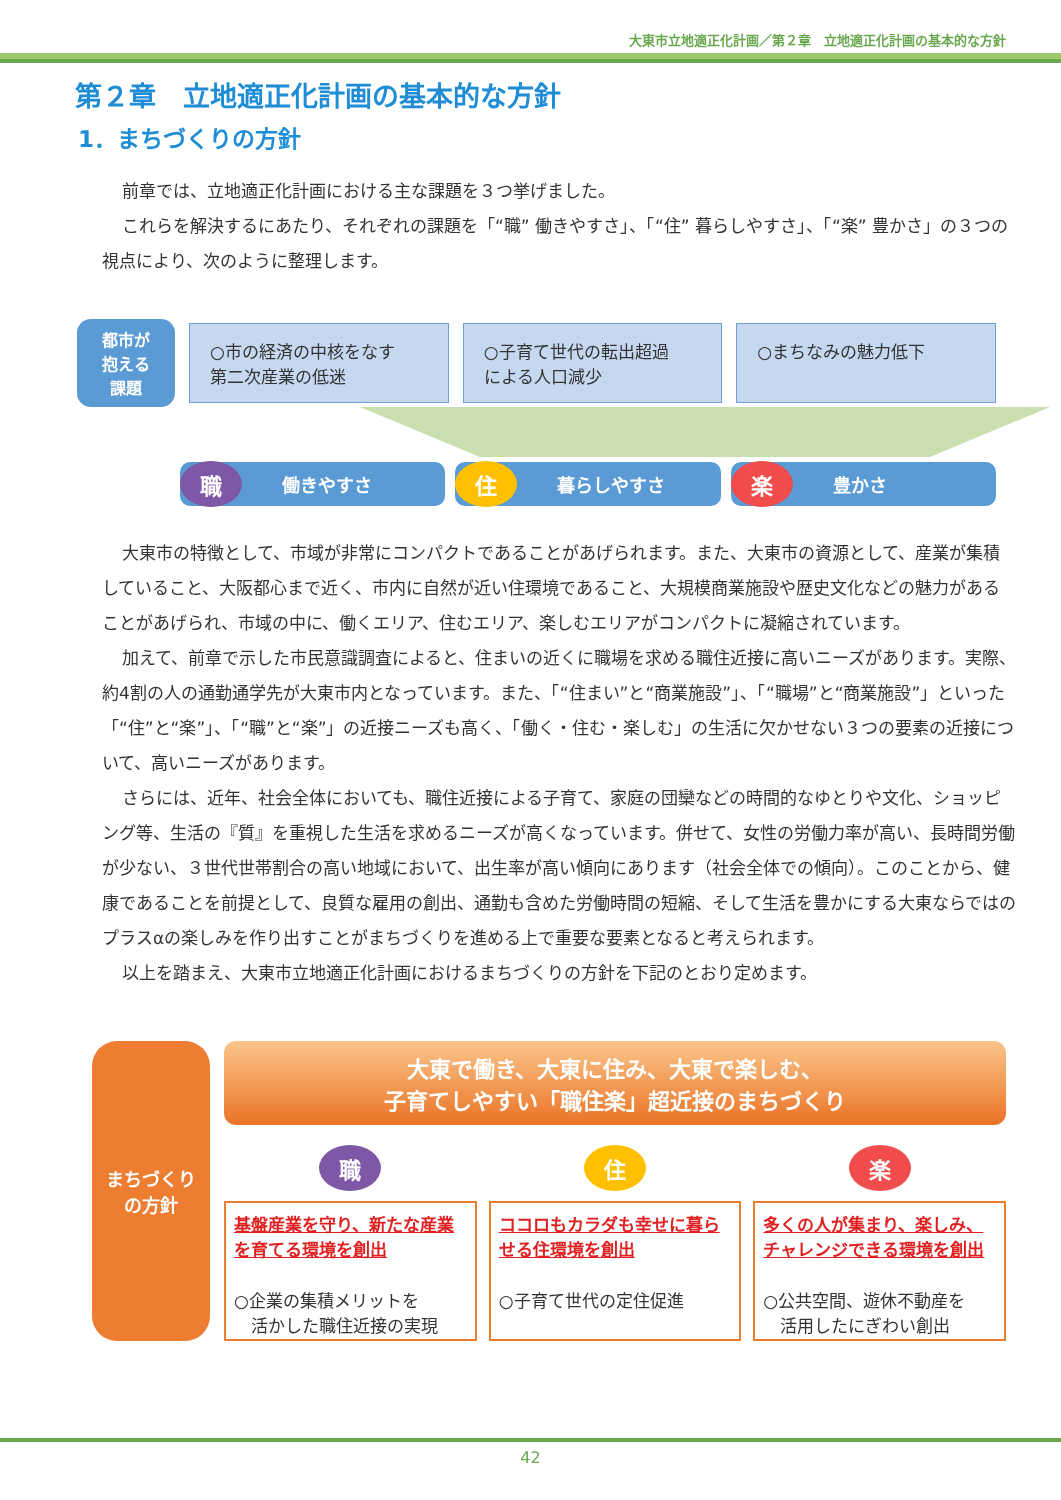大東市立地適正化計画／第２章　立地適正化計画の基本的な方針
第２章　立地適正化計画の基本的な方針
1．まちづくりの方針
前章では、立地適正化計画における主な課題を３つ挙げました。
これらを解決するにあたり、それぞれの課題を「“職” 働きやすさ」、「“住” 暮らしやすさ」、「“楽” 豊かさ」の３つの視点により、次のように整理します。
都市が
抱える
課題
○市の経済の中核をなす
第二次産業の低迷
○子育て世代の転出超過
による人口減少
○まちなみの魅力低下
職
働きやすさ
住
暮らしやすさ
楽
豊かさ
大東市の特徴として、市域が非常にコンパクトであることがあげられます。また、大東市の資源として、産業が集積していること、大阪都心まで近く、市内に自然が近い住環境であること、大規模商業施設や歴史文化などの魅力があることがあげられ、市域の中に、働くエリア、住むエリア、楽しむエリアがコンパクトに凝縮されています。
加えて、前章で示した市民意識調査によると、住まいの近くに職場を求める職住近接に高いニーズがあります。実際、約4割の人の通勤通学先が大東市内となっています。また、「“住まい”と“商業施設”」、「“職場”と“商業施設”」といった「“住”と“楽”」、「“職”と“楽”」の近接ニーズも高く、「働く・住む・楽しむ」の生活に欠かせない３つの要素の近接について、高いニーズがあります。
さらには、近年、社会全体においても、職住近接による子育て、家庭の団欒などの時間的なゆとりや文化、ショッピング等、生活の『質』を重視した生活を求めるニーズが高くなっています。併せて、女性の労働力率が高い、長時間労働が少ない、３世代世帯割合の高い地域において、出生率が高い傾向にあります（社会全体での傾向）。このことから、健康であることを前提として、良質な雇用の創出、通勤も含めた労働時間の短縮、そして生活を豊かにする大東ならではのプラスαの楽しみを作り出すことがまちづくりを進める上で重要な要素となると考えられます。
以上を踏まえ、大東市立地適正化計画におけるまちづくりの方針を下記のとおり定めます。
まちづくり
の方針
大東で働き、大東に住み、大東で楽しむ、
子育てしやすい「職住楽」超近接のまちづくり
職
基盤産業を守り、新たな産業を育てる環境を創出
○企業の集積メリットを
　活かした職住近接の実現
住
ココロもカラダも幸せに暮らせる住環境を創出
○子育て世代の定住促進
楽
多くの人が集まり、楽しみ、チャレンジできる環境を創出
○公共空間、遊休不動産を
　活用したにぎわい創出
42